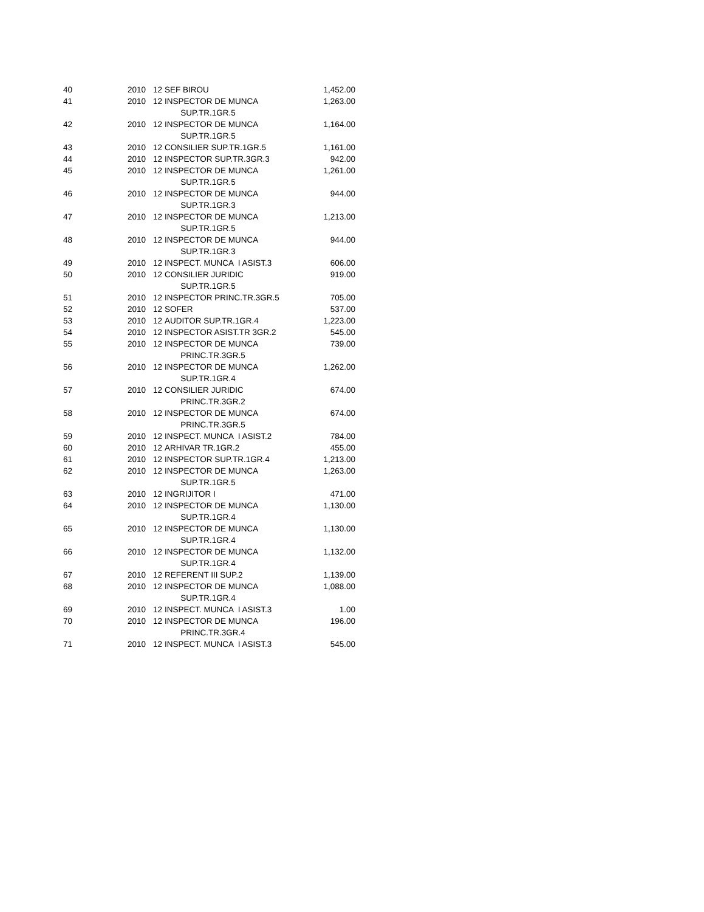| 40 | 2010 | 12 | SEF BIROU | 1,452.00 |
| 41 | 2010 | 12 | INSPECTOR DE MUNCA SUP.TR.1GR.5 | 1,263.00 |
| 42 | 2010 | 12 | INSPECTOR DE MUNCA SUP.TR.1GR.5 | 1,164.00 |
| 43 | 2010 | 12 | CONSILIER SUP.TR.1GR.5 | 1,161.00 |
| 44 | 2010 | 12 | INSPECTOR SUP.TR.3GR.3 | 942.00 |
| 45 | 2010 | 12 | INSPECTOR DE MUNCA SUP.TR.1GR.5 | 1,261.00 |
| 46 | 2010 | 12 | INSPECTOR DE MUNCA SUP.TR.1GR.3 | 944.00 |
| 47 | 2010 | 12 | INSPECTOR DE MUNCA SUP.TR.1GR.5 | 1,213.00 |
| 48 | 2010 | 12 | INSPECTOR DE MUNCA SUP.TR.1GR.3 | 944.00 |
| 49 | 2010 | 12 | INSPECT. MUNCA I ASIST.3 | 606.00 |
| 50 | 2010 | 12 | CONSILIER JURIDIC SUP.TR.1GR.5 | 919.00 |
| 51 | 2010 | 12 | INSPECTOR PRINC.TR.3GR.5 | 705.00 |
| 52 | 2010 | 12 | SOFER | 537.00 |
| 53 | 2010 | 12 | AUDITOR SUP.TR.1GR.4 | 1,223.00 |
| 54 | 2010 | 12 | INSPECTOR ASIST.TR 3GR.2 | 545.00 |
| 55 | 2010 | 12 | INSPECTOR DE MUNCA PRINC.TR.3GR.5 | 739.00 |
| 56 | 2010 | 12 | INSPECTOR DE MUNCA SUP.TR.1GR.4 | 1,262.00 |
| 57 | 2010 | 12 | CONSILIER JURIDIC PRINC.TR.3GR.2 | 674.00 |
| 58 | 2010 | 12 | INSPECTOR DE MUNCA PRINC.TR.3GR.5 | 674.00 |
| 59 | 2010 | 12 | INSPECT. MUNCA I ASIST.2 | 784.00 |
| 60 | 2010 | 12 | ARHIVAR TR.1GR.2 | 455.00 |
| 61 | 2010 | 12 | INSPECTOR SUP.TR.1GR.4 | 1,213.00 |
| 62 | 2010 | 12 | INSPECTOR DE MUNCA SUP.TR.1GR.5 | 1,263.00 |
| 63 | 2010 | 12 | INGRIJITOR I | 471.00 |
| 64 | 2010 | 12 | INSPECTOR DE MUNCA SUP.TR.1GR.4 | 1,130.00 |
| 65 | 2010 | 12 | INSPECTOR DE MUNCA SUP.TR.1GR.4 | 1,130.00 |
| 66 | 2010 | 12 | INSPECTOR DE MUNCA SUP.TR.1GR.4 | 1,132.00 |
| 67 | 2010 | 12 | REFERENT III SUP.2 | 1,139.00 |
| 68 | 2010 | 12 | INSPECTOR DE MUNCA SUP.TR.1GR.4 | 1,088.00 |
| 69 | 2010 | 12 | INSPECT. MUNCA I ASIST.3 | 1.00 |
| 70 | 2010 | 12 | INSPECTOR DE MUNCA PRINC.TR.3GR.4 | 196.00 |
| 71 | 2010 | 12 | INSPECT. MUNCA I ASIST.3 | 545.00 |